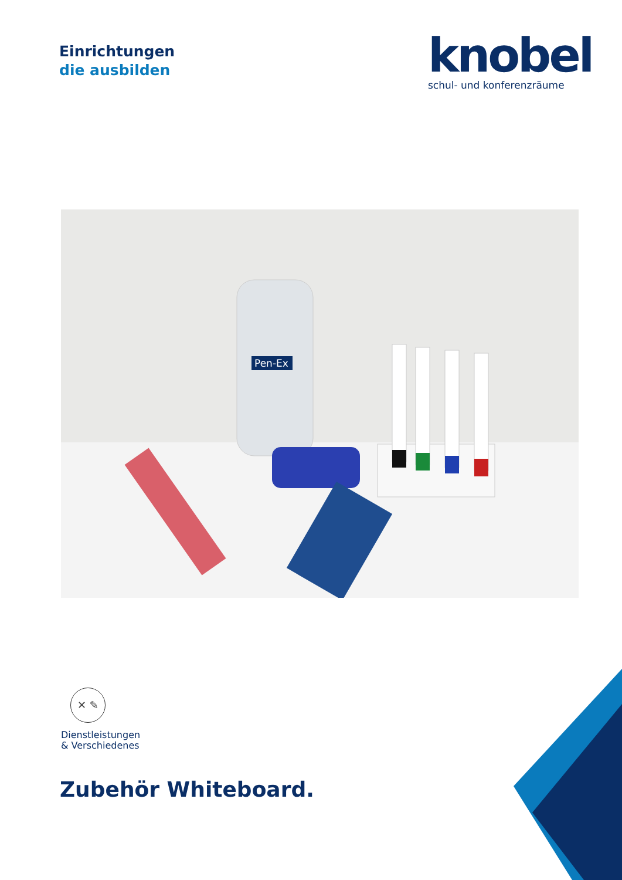Einrichtungen
die ausbilden
knobel
schul- und konferenzräume
Pen-Ex
✕ ✎
Dienstleistungen
& Verschiedenes
Zubehör Whiteboard.